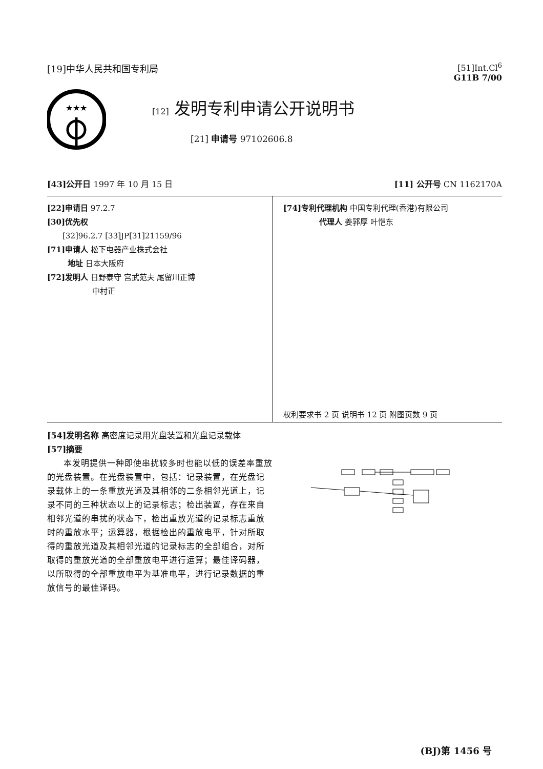[19]中华人民共和国专利局 [51]Int.Cl<sup>6</sup>
G11B 7/00
★★★
[12] 发明专利申请公开说明书
[21] 申请号 97102606.8
[43]公开日 1997 年 10 月 15 日 [11] 公开号 CN 1162170A
[22]申请日 97.2.7
[30]优先权
[32]96.2.7 [33]JP[31]21159/96
[71]申请人 松下电器产业株式会社
地址 日本大阪府
[72]发明人 日野泰守 宫武范夫 尾留川正博
中村正
[74]专利代理机构 中国专利代理(香港)有限公司
代理人 姜郛厚 叶恺东
权利要求书 2 页 说明书 12 页 附图页数 9 页
[54]发明名称 高密度记录用光盘装置和光盘记录载体
[57]摘要
本发明提供一种即使串扰较多时也能以低的误差率重放的光盘装置。在光盘装置中，包括：记录装置，在光盘记录载体上的一条重放光道及其相邻的二条相邻光道上，记录不同的三种状态以上的记录标志；检出装置，存在来自相邻光道的串扰的状态下，检出重放光道的记录标志重放时的重放水平；运算器，根据检出的重放电平，针对所取得的重放光道及其相邻光道的记录标志的全部组合，对所取得的重放光道的全部重放电平进行运算；最佳译码器，以所取得的全部重放电平为基准电平，进行记录数据的重放信号的最佳译码。
(BJ)第 1456 号